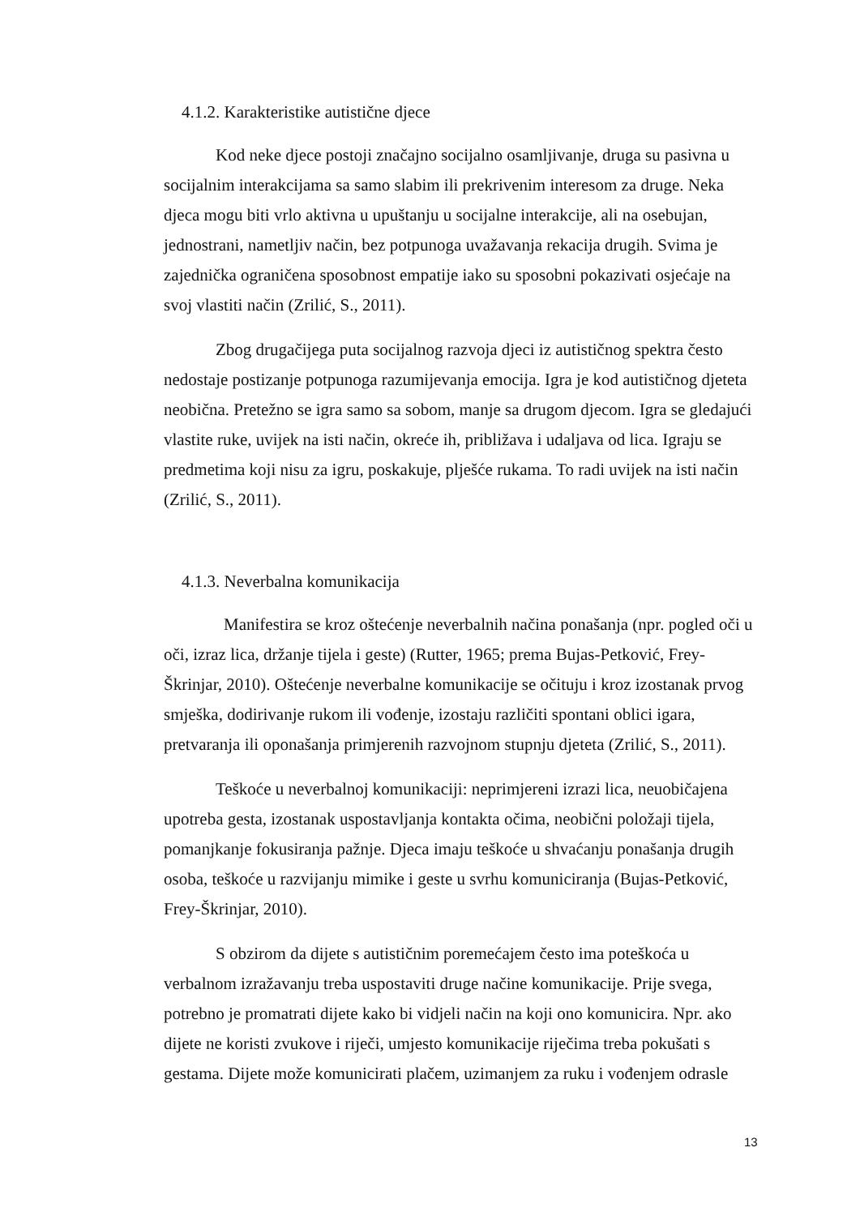4.1.2. Karakteristike autistične djece
Kod neke djece postoji značajno socijalno osamljivanje, druga su pasivna u socijalnim interakcijama sa samo slabim ili prekrivenim interesom za druge. Neka djeca mogu biti vrlo aktivna u upuštanju u socijalne interakcije, ali na osebujan, jednostrani, nametljiv način, bez potpunoga uvažavanja rekacija drugih. Svima je zajednička ograničena sposobnost empatije iako su sposobni pokazivati osjećaje na svoj vlastiti način (Zrilić, S., 2011).
Zbog drugačijega puta socijalnog razvoja djeci iz autističnog spektra često nedostaje postizanje potpunoga razumijevanja emocija. Igra je kod autističnog djeteta neobična. Pretežno se igra samo sa sobom, manje sa drugom djecom. Igra se gledajući vlastite ruke, uvijek na isti način, okreće ih, približava i udaljava od lica. Igraju se predmetima koji nisu za igru, poskakuje, plješće rukama. To radi uvijek na isti način (Zrilić, S., 2011).
4.1.3. Neverbalna komunikacija
Manifestira se kroz oštećenje neverbalnih načina ponašanja (npr. pogled oči u oči, izraz lica, držanje tijela i geste) (Rutter, 1965; prema Bujas-Petković, Frey-Škrinjar, 2010). Oštećenje neverbalne komunikacije se očituju i kroz izostanak prvog smješka, dodirivanje rukom ili vođenje, izostaju različiti spontani oblici igara, pretvaranja ili oponašanja primjerenih razvojnom stupnju djeteta (Zrilić, S., 2011).
Teškoće u neverbalnoj komunikaciji: neprimjereni izrazi lica, neuobičajena upotreba gesta, izostanak uspostavljanja kontakta očima, neobični položaji tijela, pomanjkanje fokusiranja pažnje. Djeca imaju teškoće u shvaćanju ponašanja drugih osoba, teškoće u razvijanju mimike i geste u svrhu komuniciranja (Bujas-Petković, Frey-Škrinjar, 2010).
S obzirom da dijete s autističnim poremećajem često ima poteškoća u verbalnom izražavanju treba uspostaviti druge načine komunikacije. Prije svega, potrebno je promatrati dijete kako bi vidjeli način na koji ono komunicira. Npr. ako dijete ne koristi zvukove i riječi, umjesto komunikacije riječima treba pokušati s gestama. Dijete može komunicirati plačem, uzimanjem za ruku i vođenjem odrasle
13